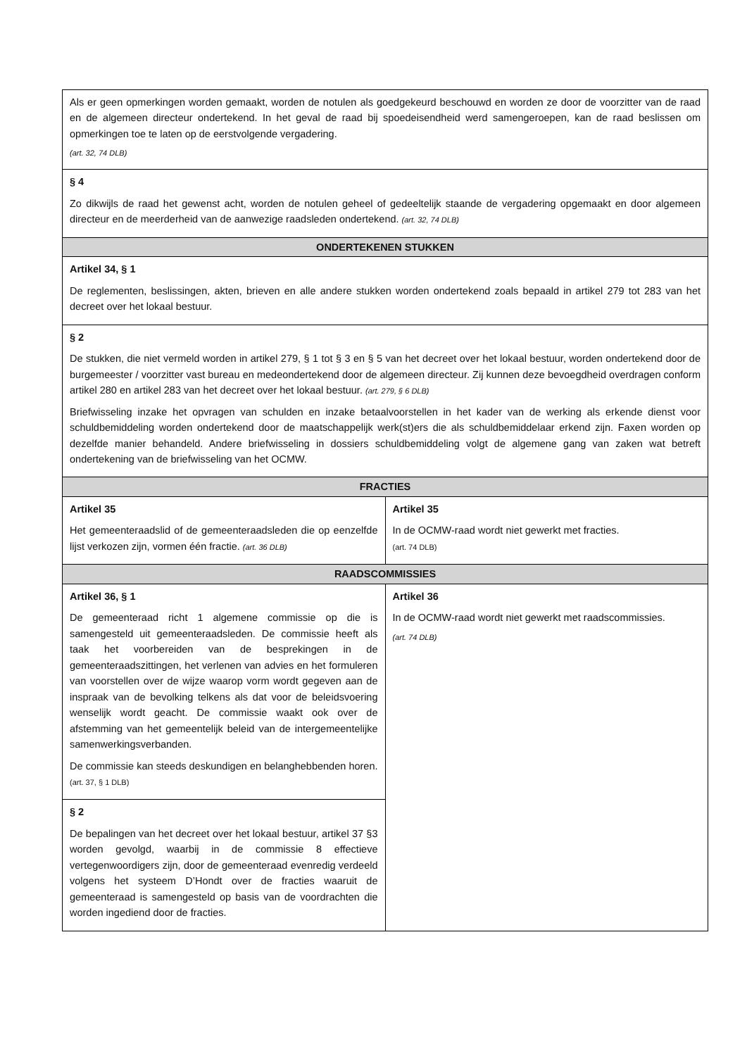| Als er geen opmerkingen worden gemaakt, worden de notulen als goedgekeurd beschouwd en worden ze door de voorzitter van de raad en de algemeen directeur ondertekend. In het geval de raad bij spoedeisendheid werd samengeroepen, kan de raad beslissen om opmerkingen toe te laten op de eerstvolgende vergadering. (art. 32, 74 DLB) | |
| § 4 Zo dikwijls de raad het gewenst acht, worden de notulen geheel of gedeeltelijk staande de vergadering opgemaakt en door algemeen directeur en de meerderheid van de aanwezige raadsleden ondertekend. (art. 32, 74 DLB) | |
| ONDERTEKENEN STUKKEN | |
| Artikel 34, § 1 De reglementen, beslissingen, akten, brieven en alle andere stukken worden ondertekend zoals bepaald in artikel 279 tot 283 van het decreet over het lokaal bestuur. | |
| § 2 De stukken, die niet vermeld worden in artikel 279, § 1 tot § 3 en § 5 van het decreet over het lokaal bestuur, worden ondertekend door de burgemeester / voorzitter vast bureau en medeondertekend door de algemeen directeur. Zij kunnen deze bevoegdheid overdragen conform artikel 280 en artikel 283 van het decreet over het lokaal bestuur. (art. 279, § 6 DLB) Briefwisseling inzake het opvragen van schulden en inzake betaalvoorstellen in het kader van de werking als erkende dienst voor schuldbemiddeling worden ondertekend door de maatschappelijk werk(st)ers die als schuldbemiddelaar erkend zijn. Faxen worden op dezelfde manier behandeld. Andere briefwisseling in dossiers schuldbemiddeling volgt de algemene gang van zaken wat betreft ondertekening van de briefwisseling van het OCMW. | |
| FRACTIES | |
| Artikel 35 Het gemeenteraadslid of de gemeenteraadsleden die op eenzelfde lijst verkozen zijn, vormen één fractie. (art. 36 DLB) | Artikel 35 In de OCMW-raad wordt niet gewerkt met fracties. (art. 74 DLB) |
| RAADSCOMMISSIES | |
| Artikel 36, § 1 De gemeenteraad richt 1 algemene commissie op die is samengesteld uit gemeenteraadsleden. De commissie heeft als taak het voorbereiden van de besprekingen in de gemeenteraadszittingen, het verlenen van advies en het formuleren van voorstellen over de wijze waarop vorm wordt gegeven aan de inspraak van de bevolking telkens als dat voor de beleidsvoering wenselijk wordt geacht. De commissie waakt ook over de afstemming van het gemeentelijk beleid van de intergemeentelijke samenwerkingsverbanden. De commissie kan steeds deskundigen en belanghebbenden horen. (art. 37, § 1 DLB) | Artikel 36 In de OCMW-raad wordt niet gewerkt met raadscommissies. (art. 74 DLB) |
| § 2 De bepalingen van het decreet over het lokaal bestuur, artikel 37 §3 worden gevolgd, waarbij in de commissie 8 effectieve vertegenwoordigers zijn, door de gemeenteraad evenredig verdeeld volgens het systeem D’Hondt over de fracties waaruit de gemeenteraad is samengesteld op basis van de voordrachten die worden ingediend door de fracties. | |